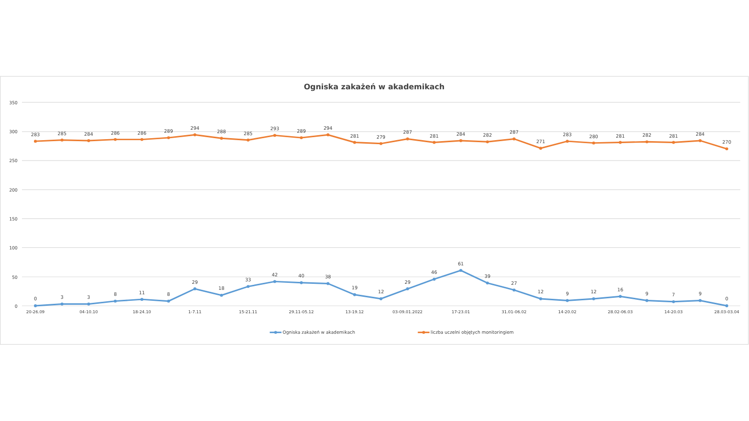Ogniska zakażeń w akademikach
350
300
250
200
150
100
50
0
20-26.09
04-10.10
18-24.10
1-7.11
15-21.11
29.11-05.12
13-19.12
03-09.01.2022
17-23.01
31.01-06.02
14-20.02
28.02-06.03
14-20.03
28.03-03.04
283
285
284
286
286
289
294
288
285
293
289
294
281
279
287
281
284
282
287
271
283
280
281
282
281
284
270
0
3
3
8
11
8
29
18
33
42
40
38
19
12
29
46
61
39
27
12
9
12
16
9
7
9
0
Ogniska zakażeń w akademikach
liczba uczelni objętych monitoringiem